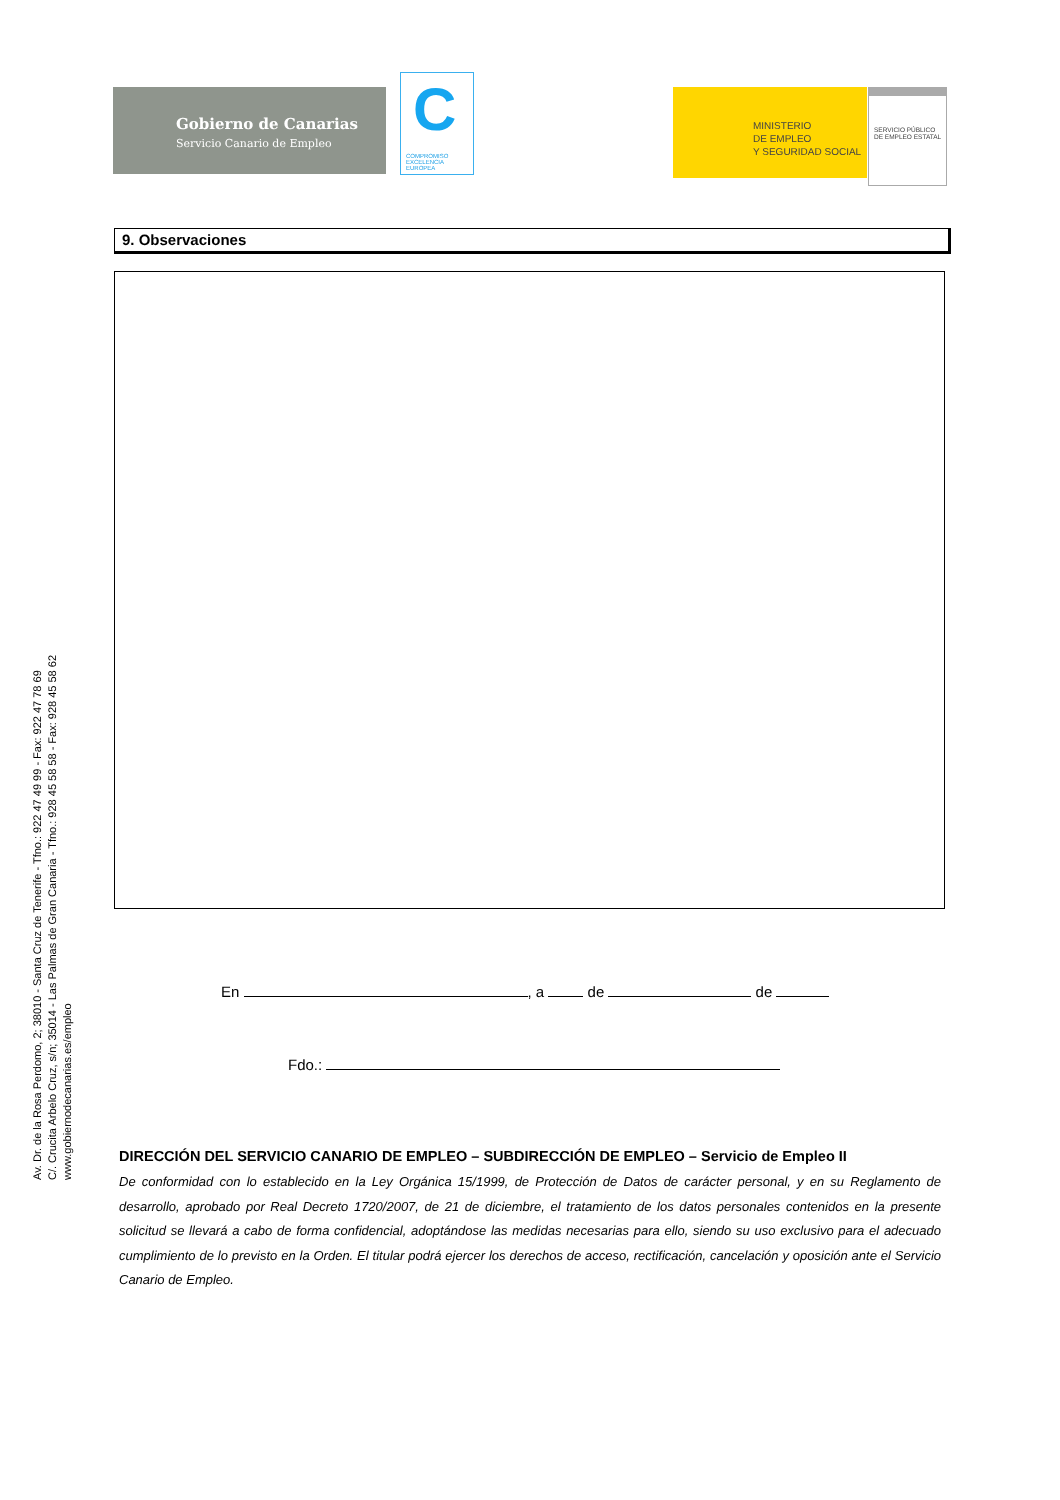Gobierno de Canarias
Servicio Canario de Empleo
C
COMPROMISO
EXCELENCIA
EUROPEA
MINISTERIO
DE EMPLEO
Y SEGURIDAD SOCIAL
SERVICIO PÚBLICO
DE EMPLEO ESTATAL
Av. Dr. de la Rosa Perdomo, 2; 38010 - Santa Cruz de Tenerife - Tfno.: 922 47 49 99 - Fax: 922 47 78 69
C/. Crucita Arbelo Cruz, s/n; 35014 - Las Palmas de Gran Canaria - Tfno.: 928 45 58 58 - Fax: 928 45 58 62
www.gobiernodecanarias.es/empleo
9. Observaciones
En , a de de
Fdo.:
DIRECCIÓN DEL SERVICIO CANARIO DE EMPLEO – SUBDIRECCIÓN DE EMPLEO – Servicio de Empleo II
De conformidad con lo establecido en la Ley Orgánica 15/1999, de Protección de Datos de carácter personal, y en su Reglamento de desarrollo, aprobado por Real Decreto 1720/2007, de 21 de diciembre, el tratamiento de los datos personales contenidos en la presente solicitud se llevará a cabo de forma confidencial, adoptándose las medidas necesarias para ello, siendo su uso exclusivo para el adecuado cumplimiento de lo previsto en la Orden. El titular podrá ejercer los derechos de acceso, rectificación, cancelación y oposición ante el Servicio Canario de Empleo.